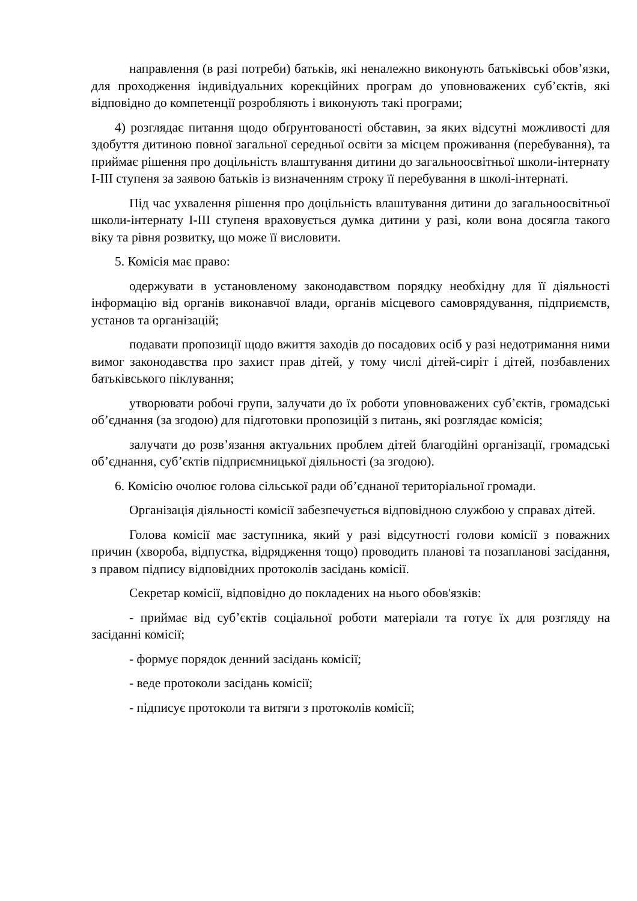направлення (в разі потреби) батьків, які неналежно виконують батьківські обов’язки, для проходження індивідуальних корекційних програм до уповноважених суб’єктів, які відповідно до компетенції розробляють і виконують такі програми;
4) розглядає питання щодо обґрунтованості обставин, за яких відсутні можливості для здобуття дитиною повної загальної середньої освіти за місцем проживання (перебування), та приймає рішення про доцільність влаштування дитини до загальноосвітньої школи-інтернату І-ІІІ ступеня за заявою батьків із визначенням строку її перебування в школі-інтернаті.
Під час ухвалення рішення про доцільність влаштування дитини до загальноосвітньої школи-інтернату І-ІІІ ступеня враховується думка дитини у разі, коли вона досягла такого віку та рівня розвитку, що може її висловити.
5. Комісія має право:
одержувати в установленому законодавством порядку необхідну для її діяльності інформацію від органів виконавчої влади, органів місцевого самоврядування, підприємств, установ та організацій;
подавати пропозиції щодо вжиття заходів до посадових осіб у разі недотримання ними вимог законодавства про захист прав дітей, у тому числі дітей-сиріт і дітей, позбавлених батьківського піклування;
утворювати робочі групи, залучати до їх роботи уповноважених суб’єктів, громадські об’єднання (за згодою) для підготовки пропозицій з питань, які розглядає комісія;
залучати до розв’язання актуальних проблем дітей благодійні організації, громадські об’єднання, суб’єктів підприємницької діяльності (за згодою).
6. Комісію очолює голова сільської ради об’єднаної територіальної громади.
Організація діяльності комісії забезпечується відповідною службою у справах дітей.
Голова комісії має заступника, який у разі відсутності голови комісії з поважних причин (хвороба, відпустка, відрядження тощо) проводить планові та позапланові засідання, з правом підпису відповідних протоколів засідань комісії.
Секретар комісії, відповідно до покладених на нього обов'язків:
- приймає від суб’єктів соціальної роботи матеріали та готує їх для розгляду на засіданні комісії;
- формує порядок денний засідань комісії;
- веде протоколи засідань комісії;
- підписує протоколи та витяги з протоколів комісії;